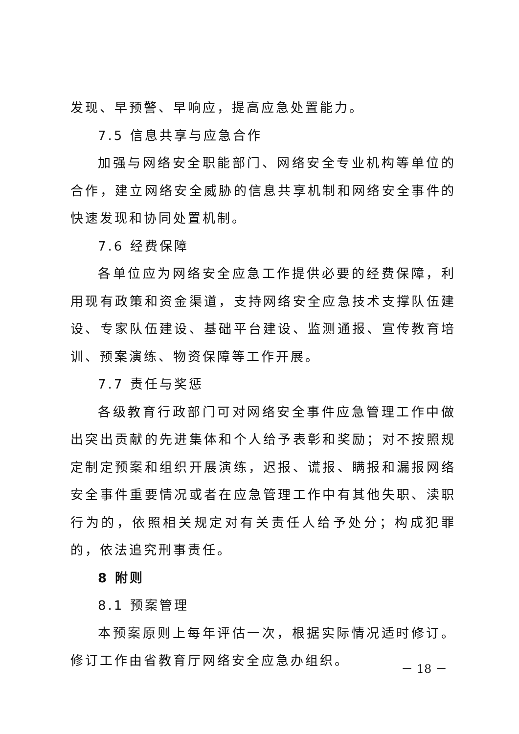发现、早预警、早响应，提高应急处置能力。
7.5 信息共享与应急合作
加强与网络安全职能部门、网络安全专业机构等单位的合作，建立网络安全威胁的信息共享机制和网络安全事件的快速发现和协同处置机制。
7.6 经费保障
各单位应为网络安全应急工作提供必要的经费保障，利用现有政策和资金渠道，支持网络安全应急技术支撑队伍建设、专家队伍建设、基础平台建设、监测通报、宣传教育培训、预案演练、物资保障等工作开展。
7.7 责任与奖惩
各级教育行政部门可对网络安全事件应急管理工作中做出突出贡献的先进集体和个人给予表彰和奖励；对不按照规定制定预案和组织开展演练，迟报、谎报、瞒报和漏报网络安全事件重要情况或者在应急管理工作中有其他失职、渎职行为的，依照相关规定对有关责任人给予处分；构成犯罪的，依法追究刑事责任。
8 附则
8.1 预案管理
本预案原则上每年评估一次，根据实际情况适时修订。修订工作由省教育厅网络安全应急办组织。
－ 18 －